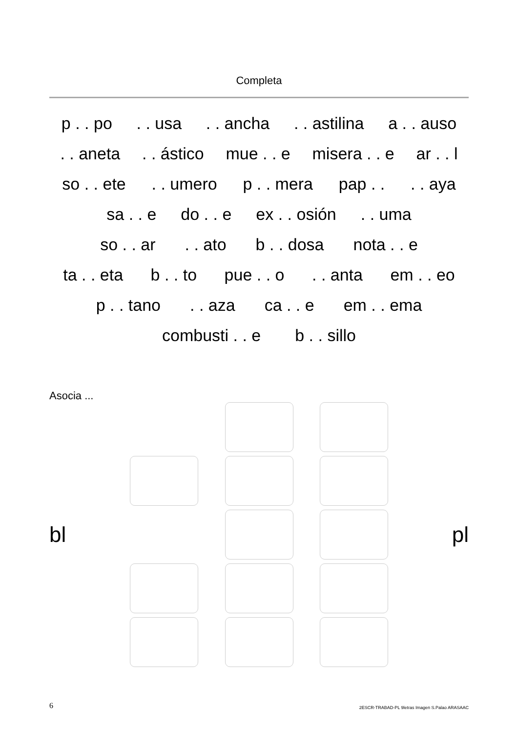Completa
p . . po. . usa. . ancha. . astilina a . . auso
. . aneta. . ástico mue . . e misera . . e ar . . l
so . . ete. . umero p . . mera pap . .. . aya
sa . . e do . . e ex . . osión. . uma
so . . ar. . ato b . . dosa nota . . e
ta . . eta b . . to pue . . o. . anta em . . eo
p . . tano. . aza ca . . e em . . ema
combusti . . e b . . sillo
Asocia ...
bl
pl
6 2ESCR-TRABAD-PL 9letras Imagen S.Palao ARASAAC